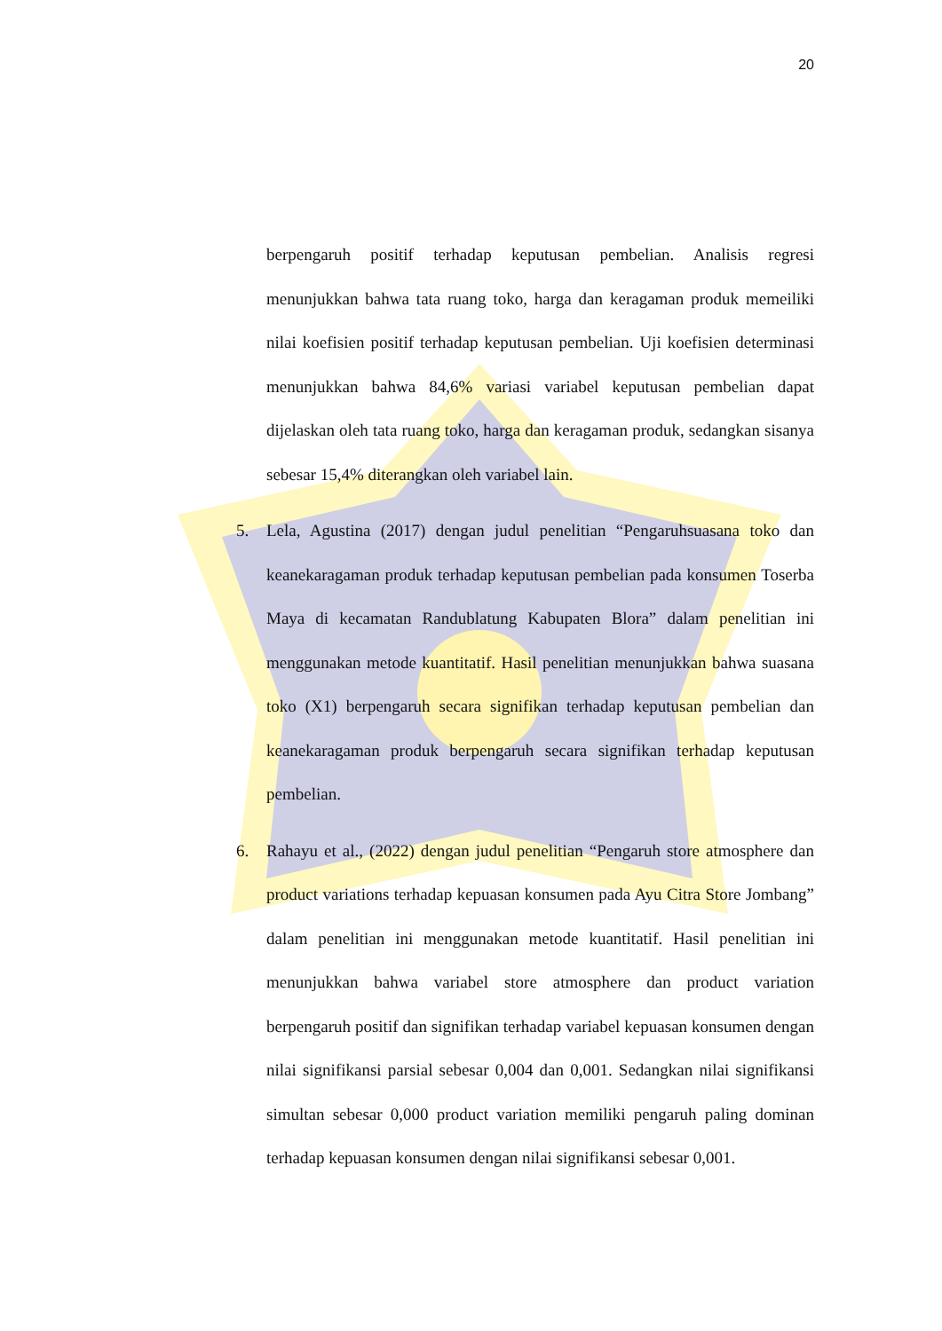20
berpengaruh positif terhadap keputusan pembelian. Analisis regresi menunjukkan bahwa tata ruang toko, harga dan keragaman produk memeiliki nilai koefisien positif terhadap keputusan pembelian. Uji koefisien determinasi menunjukkan bahwa 84,6% variasi variabel keputusan pembelian dapat dijelaskan oleh tata ruang toko, harga dan keragaman produk, sedangkan sisanya sebesar 15,4% diterangkan oleh variabel lain.
5. Lela, Agustina (2017) dengan judul penelitian “Pengaruhsuasana toko dan keanekaragaman produk terhadap keputusan pembelian pada konsumen Toserba Maya di kecamatan Randublatung Kabupaten Blora” dalam penelitian ini menggunakan metode kuantitatif. Hasil penelitian menunjukkan bahwa suasana toko (X1) berpengaruh secara signifikan terhadap keputusan pembelian dan keanekaragaman produk berpengaruh secara signifikan terhadap keputusan pembelian.
6. Rahayu et al., (2022) dengan judul penelitian “Pengaruh store atmosphere dan product variations terhadap kepuasan konsumen pada Ayu Citra Store Jombang” dalam penelitian ini menggunakan metode kuantitatif. Hasil penelitian ini menunjukkan bahwa variabel store atmosphere dan product variation berpengaruh positif dan signifikan terhadap variabel kepuasan konsumen dengan nilai signifikansi parsial sebesar 0,004 dan 0,001. Sedangkan nilai signifikansi simultan sebesar 0,000 product variation memiliki pengaruh paling dominan terhadap kepuasan konsumen dengan nilai signifikansi sebesar 0,001.